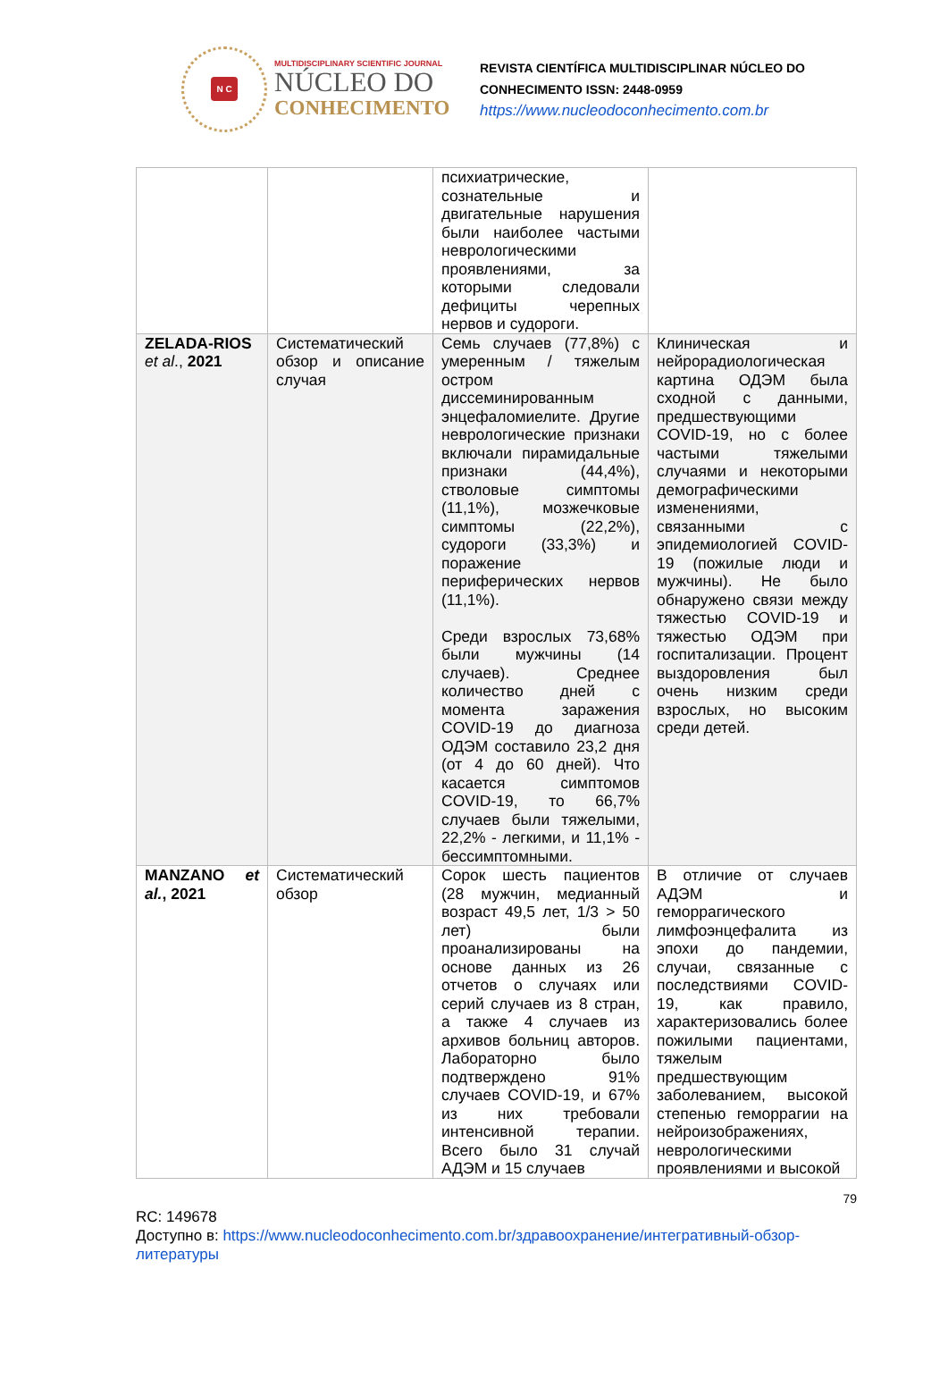N C
MULTIDISCIPLINARY SCIENTIFIC JOURNAL
NÚCLEO DO
CONHECIMENTO
REVISTA CIENTÍFICA MULTIDISCIPLINAR NÚCLEO DO
CONHECIMENTO ISSN: 2448-0959
https://www.nucleodoconhecimento.com.br
| | | психиатрические, сознательные и двигательные нарушения были наиболее частыми неврологическими проявлениями, за которыми следовали дефициты черепных нервов и судороги. | |
| ZELADA-RIOS et al ., 2021 | Систематический обзор и описание случая | Семь случаев (77,8%) с умеренным / тяжелым остром диссеминированным энцефаломиелите. Другие неврологические признаки включали пирамидальные признаки (44,4%), стволовые симптомы (11,1%), мозжечковые симптомы (22,2%), судороги (33,3%) и поражение периферических нервов (11,1%). Среди взрослых 73,68% были мужчины (14 случаев). Среднее количество дней с момента заражения COVID-19 до диагноза ОДЭМ составило 23,2 дня (от 4 до 60 дней). Что касается симптомов COVID-19, то 66,7% случаев были тяжелыми, 22,2% - легкими, и 11,1% - бессимптомными. | Клиническая и нейрорадиологическая картина ОДЭМ была сходной с данными, предшествующими COVID-19, но с более частыми тяжелыми случаями и некоторыми демографическими изменениями, связанными с эпидемиологией COVID-19 (пожилые люди и мужчины). Не было обнаружено связи между тяжестью COVID-19 и тяжестью ОДЭМ при госпитализации. Процент выздоровления был очень низким среди взрослых, но высоким среди детей. |
| MANZANO et al. , 2021 | Систематический обзор | Сорок шесть пациентов (28 мужчин, медианный возраст 49,5 лет, 1/3 > 50 лет) были проанализированы на основе данных из 26 отчетов о случаях или серий случаев из 8 стран, а также 4 случаев из архивов больниц авторов. Лабораторно было подтверждено 91% случаев COVID-19, и 67% из них требовали интенсивной терапии. Всего было 31 случай АДЭМ и 15 случаев | В отличие от случаев АДЭМ и геморрагического лимфоэнцефалита из эпохи до пандемии, случаи, связанные с последствиями COVID-19, как правило, характеризовались более пожилыми пациентами, тяжелым предшествующим заболеванием, высокой степенью геморрагии на нейроизображениях, неврологическими проявлениями и высокой |
79
RC: 149678
Доступно в: https://www.nucleodoconhecimento.com.br/здравоохранение/интегративный-обзор-литературы